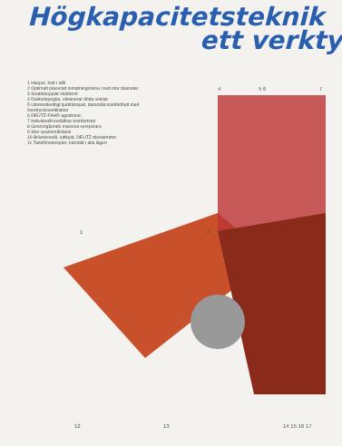Högkapacitetsteknik
ett verkty
1 Haspel, helt i stål
2 Optimalt placerad inmatningsskruv med stor diameter
3 Snabbkopplat skärbord
4 Dubbelspeglar, eliminerar döda vinklar
5 Utomordentligt ljuddämpad, dammtät komforthytt med övertrycksventilation
6 DEUTZ-FAHR agrotronic
7 Individuellt inställbar komfortstol
8 Genomgående massiva verspelare
9 Stor spannmålstank
10 Bränslesnål, luftkyld, DEUTZ dieselmotor
11 Tankfönsterspärr, kärnlätt i alla lägen
4 5 6 7
1 2 3
12 13 14 15 16 17